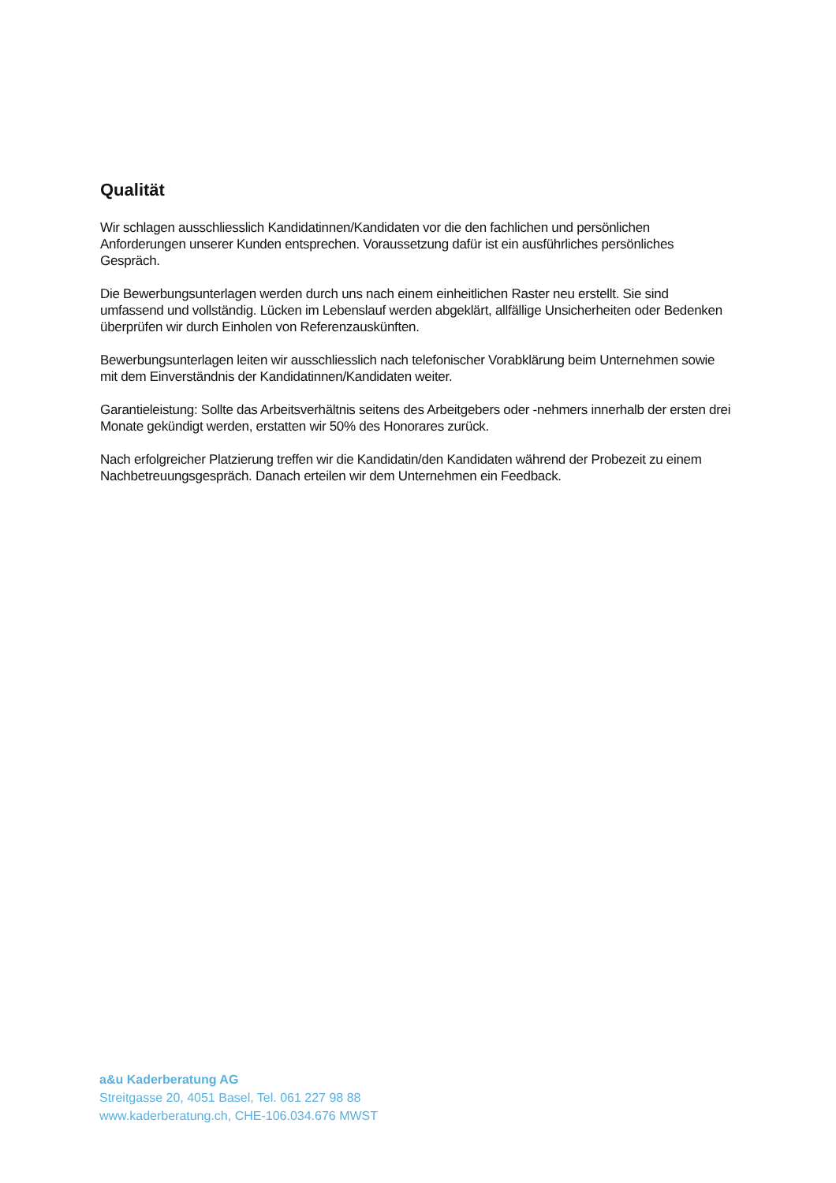Qualität
Wir schlagen ausschliesslich Kandidatinnen/Kandidaten vor die den fachlichen und persönlichen Anforderungen unserer Kunden entsprechen. Voraussetzung dafür ist ein ausführliches persönliches Gespräch.
Die Bewerbungsunterlagen werden durch uns nach einem einheitlichen Raster neu erstellt. Sie sind umfassend und vollständig. Lücken im Lebenslauf werden abgeklärt, allfällige Unsicherheiten oder Bedenken überprüfen wir durch Einholen von Referenzauskünften.
Bewerbungsunterlagen leiten wir ausschliesslich nach telefonischer Vorabklärung beim Unternehmen sowie mit dem Einverständnis der Kandidatinnen/Kandidaten weiter.
Garantieleistung: Sollte das Arbeitsverhältnis seitens des Arbeitgebers oder -nehmers innerhalb der ersten drei Monate gekündigt werden, erstatten wir 50% des Honorares zurück.
Nach erfolgreicher Platzierung treffen wir die Kandidatin/den Kandidaten während der Probezeit zu einem Nachbetreuungsgespräch. Danach erteilen wir dem Unternehmen ein Feedback.
a&u Kaderberatung AG
Streitgasse 20, 4051 Basel, Tel. 061 227 98 88
www.kaderberatung.ch, CHE-106.034.676 MWST